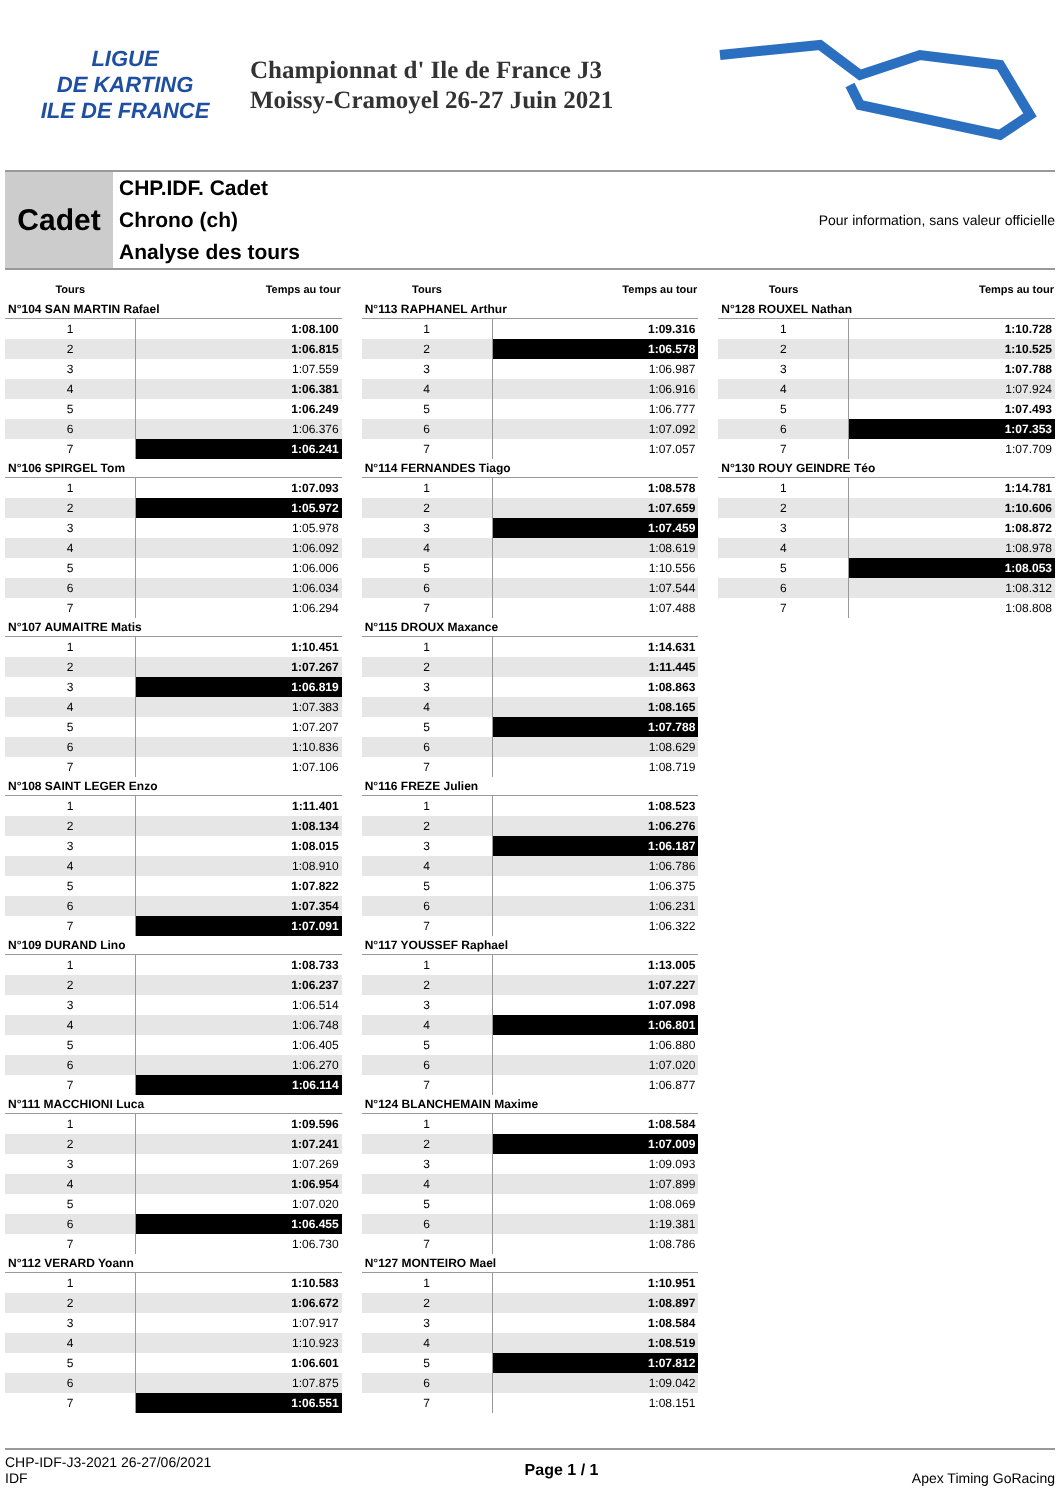LIGUE
DE KARTING
ILE DE FRANCE
Championnat d' Ile de France J3
Moissy-Cramoyel 26-27 Juin 2021
Cadet
CHP.IDF. Cadet
Chrono (ch)
Analyse des tours
Pour information, sans valeur officielle
| Tours | Temps au tour |
| --- | --- |
| N°104 SAN MARTIN Rafael | |
| 1 | 1:08.100 |
| 2 | 1:06.815 |
| 3 | 1:07.559 |
| 4 | 1:06.381 |
| 5 | 1:06.249 |
| 6 | 1:06.376 |
| 7 | 1:06.241 |
| N°106 SPIRGEL Tom | |
| 1 | 1:07.093 |
| 2 | 1:05.972 |
| 3 | 1:05.978 |
| 4 | 1:06.092 |
| 5 | 1:06.006 |
| 6 | 1:06.034 |
| 7 | 1:06.294 |
| N°107 AUMAITRE Matis | |
| 1 | 1:10.451 |
| 2 | 1:07.267 |
| 3 | 1:06.819 |
| 4 | 1:07.383 |
| 5 | 1:07.207 |
| 6 | 1:10.836 |
| 7 | 1:07.106 |
| N°108 SAINT LEGER Enzo | |
| 1 | 1:11.401 |
| 2 | 1:08.134 |
| 3 | 1:08.015 |
| 4 | 1:08.910 |
| 5 | 1:07.822 |
| 6 | 1:07.354 |
| 7 | 1:07.091 |
| N°109 DURAND Lino | |
| 1 | 1:08.733 |
| 2 | 1:06.237 |
| 3 | 1:06.514 |
| 4 | 1:06.748 |
| 5 | 1:06.405 |
| 6 | 1:06.270 |
| 7 | 1:06.114 |
| N°111 MACCHIONI Luca | |
| 1 | 1:09.596 |
| 2 | 1:07.241 |
| 3 | 1:07.269 |
| 4 | 1:06.954 |
| 5 | 1:07.020 |
| 6 | 1:06.455 |
| 7 | 1:06.730 |
| N°112 VERARD Yoann | |
| 1 | 1:10.583 |
| 2 | 1:06.672 |
| 3 | 1:07.917 |
| 4 | 1:10.923 |
| 5 | 1:06.601 |
| 6 | 1:07.875 |
| 7 | 1:06.551 |
| Tours | Temps au tour |
| --- | --- |
| N°113 RAPHANEL Arthur | |
| 1 | 1:09.316 |
| 2 | 1:06.578 |
| 3 | 1:06.987 |
| 4 | 1:06.916 |
| 5 | 1:06.777 |
| 6 | 1:07.092 |
| 7 | 1:07.057 |
| N°114 FERNANDES Tiago | |
| 1 | 1:08.578 |
| 2 | 1:07.659 |
| 3 | 1:07.459 |
| 4 | 1:08.619 |
| 5 | 1:10.556 |
| 6 | 1:07.544 |
| 7 | 1:07.488 |
| N°115 DROUX Maxance | |
| 1 | 1:14.631 |
| 2 | 1:11.445 |
| 3 | 1:08.863 |
| 4 | 1:08.165 |
| 5 | 1:07.788 |
| 6 | 1:08.629 |
| 7 | 1:08.719 |
| N°116 FREZE Julien | |
| 1 | 1:08.523 |
| 2 | 1:06.276 |
| 3 | 1:06.187 |
| 4 | 1:06.786 |
| 5 | 1:06.375 |
| 6 | 1:06.231 |
| 7 | 1:06.322 |
| N°117 YOUSSEF Raphael | |
| 1 | 1:13.005 |
| 2 | 1:07.227 |
| 3 | 1:07.098 |
| 4 | 1:06.801 |
| 5 | 1:06.880 |
| 6 | 1:07.020 |
| 7 | 1:06.877 |
| N°124 BLANCHEMAIN Maxime | |
| 1 | 1:08.584 |
| 2 | 1:07.009 |
| 3 | 1:09.093 |
| 4 | 1:07.899 |
| 5 | 1:08.069 |
| 6 | 1:19.381 |
| 7 | 1:08.786 |
| N°127 MONTEIRO Mael | |
| 1 | 1:10.951 |
| 2 | 1:08.897 |
| 3 | 1:08.584 |
| 4 | 1:08.519 |
| 5 | 1:07.812 |
| 6 | 1:09.042 |
| 7 | 1:08.151 |
| Tours | Temps au tour |
| --- | --- |
| N°128 ROUXEL Nathan | |
| 1 | 1:10.728 |
| 2 | 1:10.525 |
| 3 | 1:07.788 |
| 4 | 1:07.924 |
| 5 | 1:07.493 |
| 6 | 1:07.353 |
| 7 | 1:07.709 |
| N°130 ROUY GEINDRE Téo | |
| 1 | 1:14.781 |
| 2 | 1:10.606 |
| 3 | 1:08.872 |
| 4 | 1:08.978 |
| 5 | 1:08.053 |
| 6 | 1:08.312 |
| 7 | 1:08.808 |
CHP-IDF-J3-2021 26-27/06/2021
IDF
Page 1 / 1 Apex Timing GoRacing